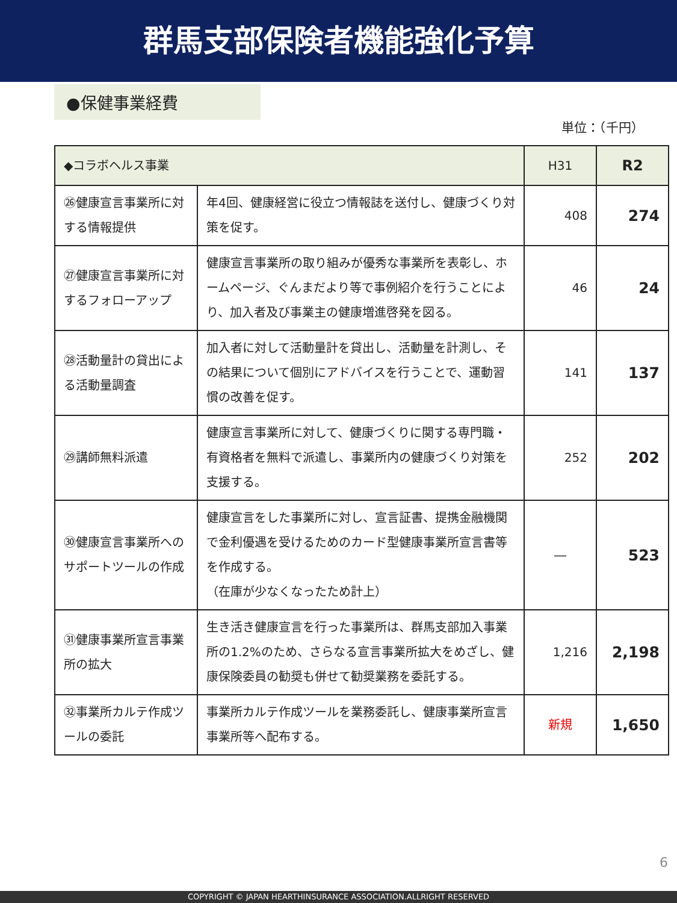群馬支部保険者機能強化予算
●保健事業経費
単位：（千円）
| ◆コラボヘルス事業 | | H31 | R2 |
| --- | --- | --- | --- |
| ㉖健康宣言事業所に対する情報提供 | 年4回、健康経営に役立つ情報誌を送付し、健康づくり対策を促す。 | 408 | 274 |
| ㉗健康宣言事業所に対するフォローアップ | 健康宣言事業所の取り組みが優秀な事業所を表彰し、ホームページ、ぐんまだより等で事例紹介を行うことにより、加入者及び事業主の健康増進啓発を図る。 | 46 | 24 |
| ㉘活動量計の貸出による活動量調査 | 加入者に対して活動量計を貸出し、活動量を計測し、その結果について個別にアドバイスを行うことで、運動習慣の改善を促す。 | 141 | 137 |
| ㉙講師無料派遣 | 健康宣言事業所に対して、健康づくりに関する専門職・有資格者を無料で派遣し、事業所内の健康づくり対策を支援する。 | 252 | 202 |
| ㉚健康宣言事業所へのサポートツールの作成 | 健康宣言をした事業所に対し、宣言証書、提携金融機関で金利優遇を受けるためのカード型健康事業所宣言書等を作成する。 （在庫が少なくなったため計上） | ― | 523 |
| ㉛健康事業所宣言事業所の拡大 | 生き活き健康宣言を行った事業所は、群馬支部加入事業所の1.2%のため、さらなる宣言事業所拡大をめざし、健康保険委員の勧奨も併せて勧奨業務を委託する。 | 1,216 | 2,198 |
| ㉜事業所カルテ作成ツールの委託 | 事業所カルテ作成ツールを業務委託し、健康事業所宣言事業所等へ配布する。 | 新規 | 1,650 |
6
COPYRIGHT © JAPAN HEARTHINSURANCE ASSOCIATION.ALLRIGHT RESERVED